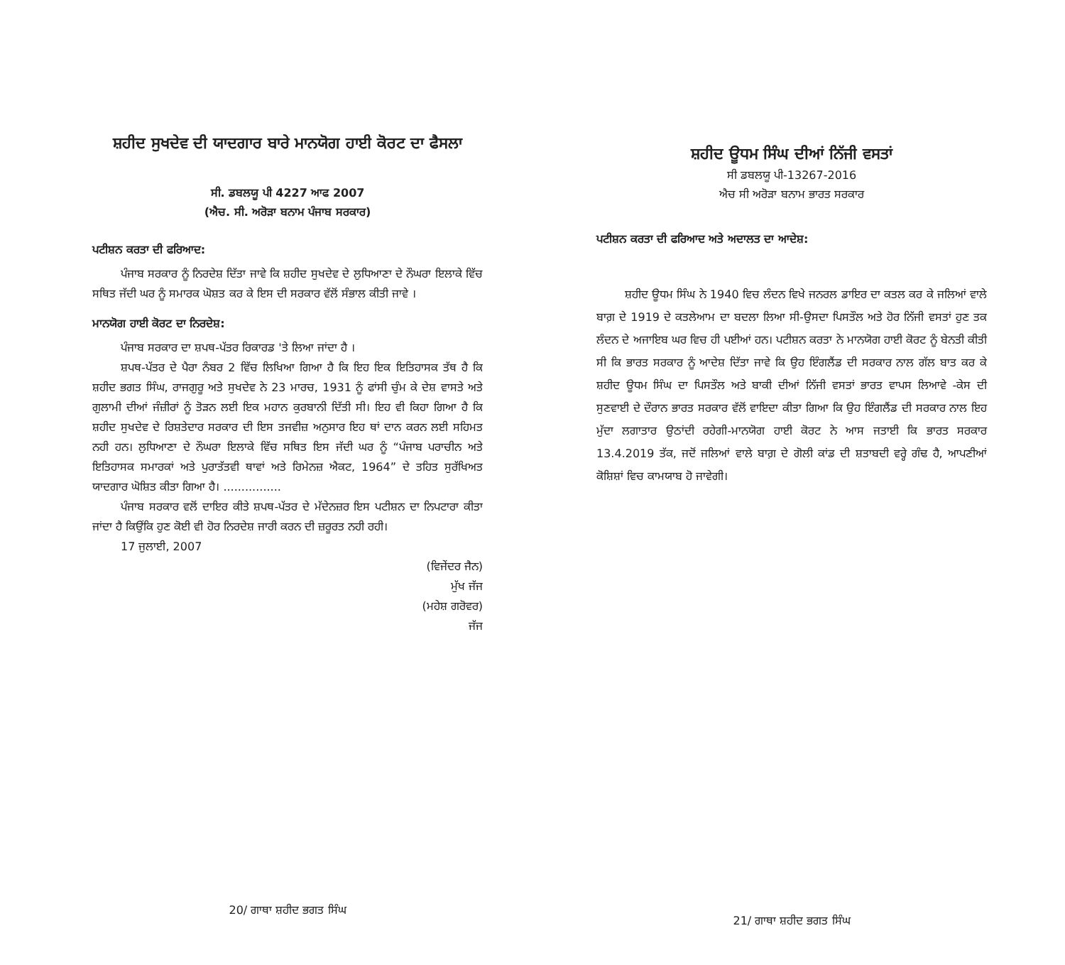ਸ਼ਹੀਦ ਸੁਖਦੇਵ ਦੀ ਯਾਦਗਾਰ ਬਾਰੇ ਮਾਨਯੋਗ ਹਾਈ ਕੋਰਟ ਦਾ ਫੈਸਲਾ
ਸੀ. ਡਬਲਯੂ ਪੀ 4227 ਆਫ 2007
(ਐਚ. ਸੀ. ਅਰੋੜਾ ਬਨਾਮ ਪੰਜਾਬ ਸਰਕਾਰ)
ਪਟੀਸ਼ਨ ਕਰਤਾ ਦੀ ਫਰਿਆਦ:
ਪੰਜਾਬ ਸਰਕਾਰ ਨੂੰ ਨਿਰਦੇਸ਼ ਦਿੱਤਾ ਜਾਵੇ ਕਿ ਸ਼ਹੀਦ ਸੁਖਦੇਵ ਦੇ ਲੁਧਿਆਣਾ ਦੇ ਨੌਘਰਾ ਇਲਾਕੇ ਵਿੱਚ ਸਥਿਤ ਜੱਦੀ ਘਰ ਨੂੰ ਸਮਾਰਕ ਘੋਸ਼ਤ ਕਰ ਕੇ ਇਸ ਦੀ ਸਰਕਾਰ ਵੱਲੋਂ ਸੰਭਾਲ ਕੀਤੀ ਜਾਵੇ ।
ਮਾਨਯੋਗ ਹਾਈ ਕੋਰਟ ਦਾ ਨਿਰਦੇਸ਼:
ਪੰਜਾਬ ਸਰਕਾਰ ਦਾ ਸ਼ਪਥ-ਪੱਤਰ ਰਿਕਾਰਡ 'ਤੇ ਲਿਆ ਜਾਂਦਾ ਹੈ ।
ਸ਼ਪਥ-ਪੱਤਰ ਦੇ ਪੈਰਾ ਨੰਬਰ 2 ਵਿੱਚ ਲਿਖਿਆ ਗਿਆ ਹੈ ਕਿ ਇਹ ਇਕ ਇਤਿਹਾਸਕ ਤੱਥ ਹੈ ਕਿ ਸ਼ਹੀਦ ਭਗਤ ਸਿੰਘ, ਰਾਜਗੁਰੂ ਅਤੇ ਸੁਖਦੇਵ ਨੇ 23 ਮਾਰਚ, 1931 ਨੂੰ ਫਾਂਸੀ ਚੁੰਮ ਕੇ ਦੇਸ਼ ਵਾਸਤੇ ਅਤੇ ਗੁਲਾਮੀ ਦੀਆਂ ਜੰਜ਼ੀਰਾਂ ਨੂੰ ਤੋੜਨ ਲਈ ਇਕ ਮਹਾਨ ਕੁਰਬਾਨੀ ਦਿੱਤੀ ਸੀ। ਇਹ ਵੀ ਕਿਹਾ ਗਿਆ ਹੈ ਕਿ ਸ਼ਹੀਦ ਸੁਖਦੇਵ ਦੇ ਰਿਸ਼ਤੇਦਾਰ ਸਰਕਾਰ ਦੀ ਇਸ ਤਜਵੀਜ਼ ਅਨੁਸਾਰ ਇਹ ਥਾਂ ਦਾਨ ਕਰਨ ਲਈ ਸਹਿਮਤ ਨਹੀ ਹਨ। ਲੁਧਿਆਣਾ ਦੇ ਨੌਘਰਾ ਇਲਾਕੇ ਵਿੱਚ ਸਥਿਤ ਇਸ ਜੱਦੀ ਘਰ ਨੂੰ “ਪੰਜਾਬ ਪਰਾਚੀਨ ਅਤੇ ਇਤਿਹਾਸਕ ਸਮਾਰਕਾਂ ਅਤੇ ਪੁਰਾਤੱਤਵੀ ਥਾਵਾਂ ਅਤੇ ਰਿਮੇਨਜ਼ ਐਕਟ, 1964” ਦੇ ਤਹਿਤ ਸੁਰੱਖਿਅਤ ਯਾਦਗਾਰ ਘੋਸ਼ਿਤ ਕੀਤਾ ਗਿਆ ਹੈ। ................
ਪੰਜਾਬ ਸਰਕਾਰ ਵਲੋਂ ਦਾਇਰ ਕੀਤੇ ਸ਼ਪਥ-ਪੱਤਰ ਦੇ ਮੱਦੇਨਜ਼ਰ ਇਸ ਪਟੀਸ਼ਨ ਦਾ ਨਿਪਟਾਰਾ ਕੀਤਾ ਜਾਂਦਾ ਹੈ ਕਿਉਂਕਿ ਹੁਣ ਕੋਈ ਵੀ ਹੋਰ ਨਿਰਦੇਸ਼ ਜਾਰੀ ਕਰਨ ਦੀ ਜ਼ਰੂਰਤ ਨਹੀ ਰਹੀ।
17 ਜੁਲਾਈ, 2007
(ਵਿਜੇਂਦਰ ਜੈਨ)
ਮੁੱਖ ਜੱਜ
(ਮਹੇਸ਼ ਗਰੋਵਰ)
ਜੱਜ
20/ ਗਾਥਾ ਸ਼ਹੀਦ ਭਗਤ ਸਿੰਘ
ਸ਼ਹੀਦ ਊਧਮ ਸਿੰਘ ਦੀਆਂ ਨਿੱਜੀ ਵਸਤਾਂ
ਸੀ ਡਬਲਯੂ ਪੀ-13267-2016
ਐਚ ਸੀ ਅਰੋੜਾ ਬਨਾਮ ਭਾਰਤ ਸਰਕਾਰ
ਪਟੀਸ਼ਨ ਕਰਤਾ ਦੀ ਫਰਿਆਦ ਅਤੇ ਅਦਾਲਤ ਦਾ ਆਦੇਸ਼:
ਸ਼ਹੀਦ ਊਧਮ ਸਿੰਘ ਨੇ 1940 ਵਿਚ ਲੰਦਨ ਵਿਖੇ ਜਨਰਲ ਡਾਇਰ ਦਾ ਕਤਲ ਕਰ ਕੇ ਜਲਿਆਂ ਵਾਲੇ ਬਾਗ਼ ਦੇ 1919 ਦੇ ਕਤਲੇਆਮ ਦਾ ਬਦਲਾ ਲਿਆ ਸੀ-ਉਸਦਾ ਪਿਸਤੌਲ ਅਤੇ ਹੋਰ ਨਿੱਜੀ ਵਸਤਾਂ ਹੁਣ ਤਕ ਲੰਦਨ ਦੇ ਅਜਾਇਬ ਘਰ ਵਿਚ ਹੀ ਪਈਆਂ ਹਨ। ਪਟੀਸ਼ਨ ਕਰਤਾ ਨੇ ਮਾਨਯੋਗ ਹਾਈ ਕੋਰਟ ਨੂੰ ਬੇਨਤੀ ਕੀਤੀ ਸੀ ਕਿ ਭਾਰਤ ਸਰਕਾਰ ਨੂੰ ਆਦੇਸ਼ ਦਿੱਤਾ ਜਾਵੇ ਕਿ ਉਹ ਇੰਗਲੈਂਡ ਦੀ ਸਰਕਾਰ ਨਾਲ ਗੱਲ ਬਾਤ ਕਰ ਕੇ ਸ਼ਹੀਦ ਊਧਮ ਸਿੰਘ ਦਾ ਪਿਸਤੌਲ ਅਤੇ ਬਾਕੀ ਦੀਆਂ ਨਿੱਜੀ ਵਸਤਾਂ ਭਾਰਤ ਵਾਪਸ ਲਿਆਵੇ -ਕੇਸ ਦੀ ਸੁਣਵਾਈ ਦੇ ਦੌਰਾਨ ਭਾਰਤ ਸਰਕਾਰ ਵੱਲੋਂ ਵਾਇਦਾ ਕੀਤਾ ਗਿਆ ਕਿ ਉਹ ਇੰਗਲੈਂਡ ਦੀ ਸਰਕਾਰ ਨਾਲ ਇਹ ਮੁੱਦਾ ਲਗਾਤਾਰ ਉਠਾਂਦੀ ਰਹੇਗੀ-ਮਾਨਯੋਗ ਹਾਈ ਕੋਰਟ ਨੇ ਆਸ ਜਤਾਈ ਕਿ ਭਾਰਤ ਸਰਕਾਰ 13.4.2019 ਤੱਕ, ਜਦੋਂ ਜਲਿਆਂ ਵਾਲੇ ਬਾਗ਼ ਦੇ ਗੋਲੀ ਕਾਂਡ ਦੀ ਸ਼ਤਾਬਦੀ ਵਰ੍ਹੇ ਗੰਢ ਹੈ, ਆਪਣੀਆਂ ਕੋਸ਼ਿਸ਼ਾਂ ਵਿਚ ਕਾਮਯਾਬ ਹੋ ਜਾਵੇਗੀ।
21/ ਗਾਥਾ ਸ਼ਹੀਦ ਭਗਤ ਸਿੰਘ